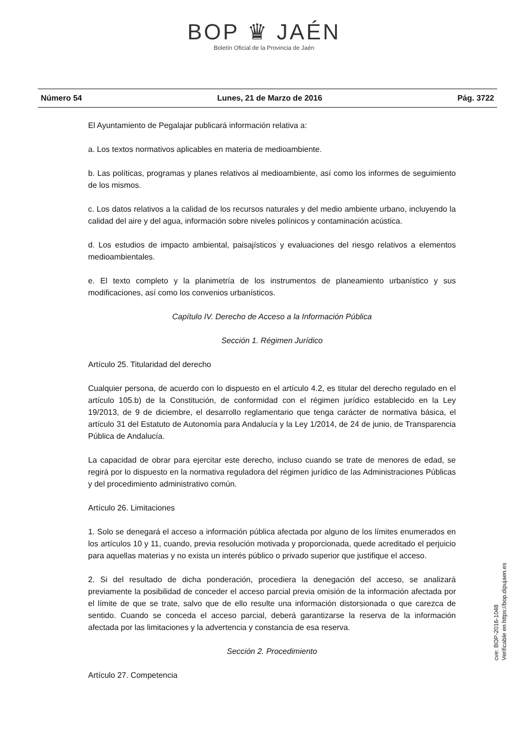BOP ♛ JAÉN
Boletín Oficial de la Provincia de Jaén
Número 54 Lunes, 21 de Marzo de 2016 Pág. 3722
El Ayuntamiento de Pegalajar publicará información relativa a:
a. Los textos normativos aplicables en materia de medioambiente.
b. Las políticas, programas y planes relativos al medioambiente, así como los informes de seguimiento de los mismos.
c. Los datos relativos a la calidad de los recursos naturales y del medio ambiente urbano, incluyendo la calidad del aire y del agua, información sobre niveles polínicos y contaminación acústica.
d. Los estudios de impacto ambiental, paisajísticos y evaluaciones del riesgo relativos a elementos medioambientales.
e. El texto completo y la planimetría de los instrumentos de planeamiento urbanístico y sus modificaciones, así como los convenios urbanísticos.
Capítulo IV. Derecho de Acceso a la Información Pública
Sección 1. Régimen Jurídico
Artículo 25. Titularidad del derecho
Cualquier persona, de acuerdo con lo dispuesto en el artículo 4.2, es titular del derecho regulado en el artículo 105.b) de la Constitución, de conformidad con el régimen jurídico establecido en la Ley 19/2013, de 9 de diciembre, el desarrollo reglamentario que tenga carácter de normativa básica, el artículo 31 del Estatuto de Autonomía para Andalucía y la Ley 1/2014, de 24 de junio, de Transparencia Pública de Andalucía.
La capacidad de obrar para ejercitar este derecho, incluso cuando se trate de menores de edad, se regirá por lo dispuesto en la normativa reguladora del régimen jurídico de las Administraciones Públicas y del procedimiento administrativo común.
Artículo 26. Limitaciones
1. Solo se denegará el acceso a información pública afectada por alguno de los límites enumerados en los artículos 10 y 11, cuando, previa resolución motivada y proporcionada, quede acreditado el perjuicio para aquellas materias y no exista un interés público o privado superior que justifique el acceso.
2. Si del resultado de dicha ponderación, procediera la denegación del acceso, se analizará previamente la posibilidad de conceder el acceso parcial previa omisión de la información afectada por el límite de que se trate, salvo que de ello resulte una información distorsionada o que carezca de sentido. Cuando se conceda el acceso parcial, deberá garantizarse la reserva de la información afectada por las limitaciones y la advertencia y constancia de esa reserva.
Sección 2. Procedimiento
Artículo 27. Competencia
cve: BOP-2016-1048
Verificable en https://bop.dipujaen.es